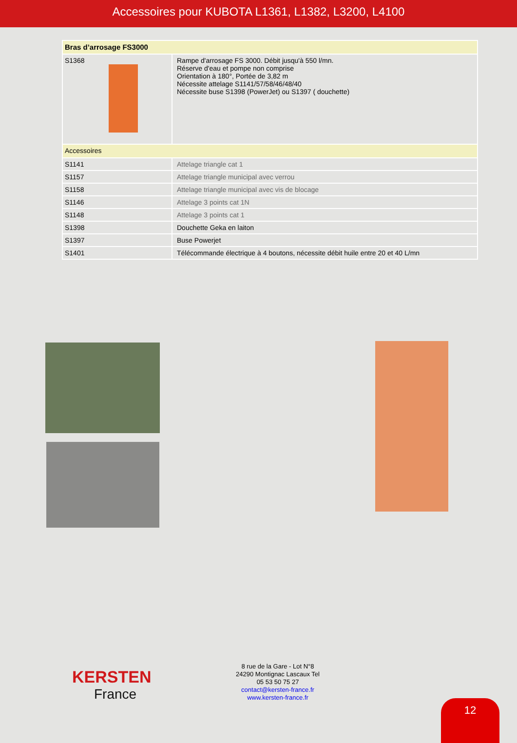Accessoires pour KUBOTA L1361, L1382, L3200, L4100
| Bras d’arrosage FS3000 | |
| --- | --- |
| S1368 | Rampe d'arrosage FS 3000. Débit jusqu'à 550 l/mn. Réserve d'eau et pompe non comprise Orientation à 180°, Portée de 3,82 m Nécessite attelage S1141/57/58/46/48/40 Nécessite buse S1398 (PowerJet) ou S1397 ( douchette) |
| Accessoires | |
| S1141 | Attelage triangle cat 1 |
| S1157 | Attelage triangle municipal avec verrou |
| S1158 | Attelage triangle municipal avec vis de blocage |
| S1146 | Attelage 3 points cat 1N |
| S1148 | Attelage 3 points cat 1 |
| S1398 | Douchette Geka en laiton |
| S1397 | Buse Powerjet |
| S1401 | Télécommande électrique à 4 boutons, nécessite débit huile entre 20 et 40 L/mn |
KERSTEN
France
8 rue de la Gare - Lot N°8
24290 Montignac Lascaux Tel
05 53 50 75 27
contact@kersten-france.fr
www.kersten-france.fr
12